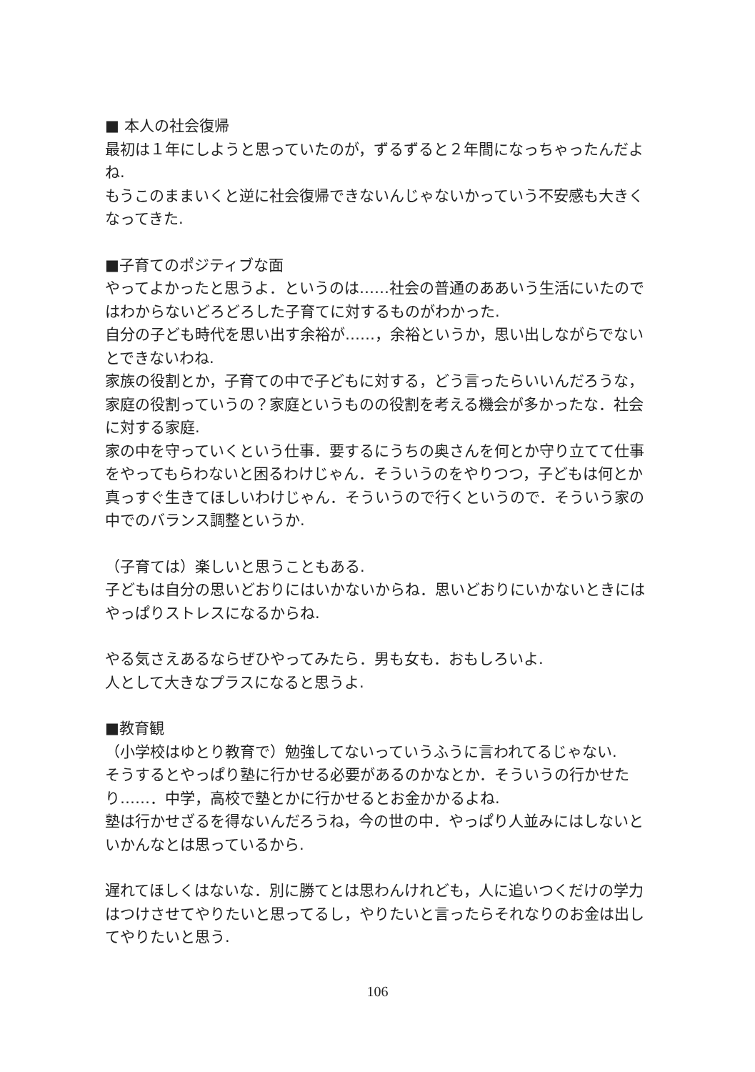■ 本人の社会復帰
最初は１年にしようと思っていたのが，ずるずると２年間になっちゃったんだよね.
もうこのままいくと逆に社会復帰できないんじゃないかっていう不安感も大きくなってきた.
■子育てのポジティブな面
やってよかったと思うよ．というのは……社会の普通のああいう生活にいたのではわからないどろどろした子育てに対するものがわかった.
自分の子ども時代を思い出す余裕が……，余裕というか，思い出しながらでないとできないわね.
家族の役割とか，子育ての中で子どもに対する，どう言ったらいいんだろうな，家庭の役割っていうの？家庭というものの役割を考える機会が多かったな．社会に対する家庭.
家の中を守っていくという仕事．要するにうちの奥さんを何とか守り立てて仕事をやってもらわないと困るわけじゃん．そういうのをやりつつ，子どもは何とか真っすぐ生きてほしいわけじゃん．そういうので行くというので．そういう家の中でのバランス調整というか.
（子育ては）楽しいと思うこともある.
子どもは自分の思いどおりにはいかないからね．思いどおりにいかないときにはやっぱりストレスになるからね.
やる気さえあるならぜひやってみたら．男も女も．おもしろいよ.
人として大きなプラスになると思うよ.
■教育観
（小学校はゆとり教育で）勉強してないっていうふうに言われてるじゃない.
そうするとやっぱり塾に行かせる必要があるのかなとか．そういうの行かせたり……．中学，高校で塾とかに行かせるとお金かかるよね.
塾は行かせざるを得ないんだろうね，今の世の中．やっぱり人並みにはしないといかんなとは思っているから.
遅れてほしくはないな．別に勝てとは思わんけれども，人に追いつくだけの学力はつけさせてやりたいと思ってるし，やりたいと言ったらそれなりのお金は出してやりたいと思う.
106